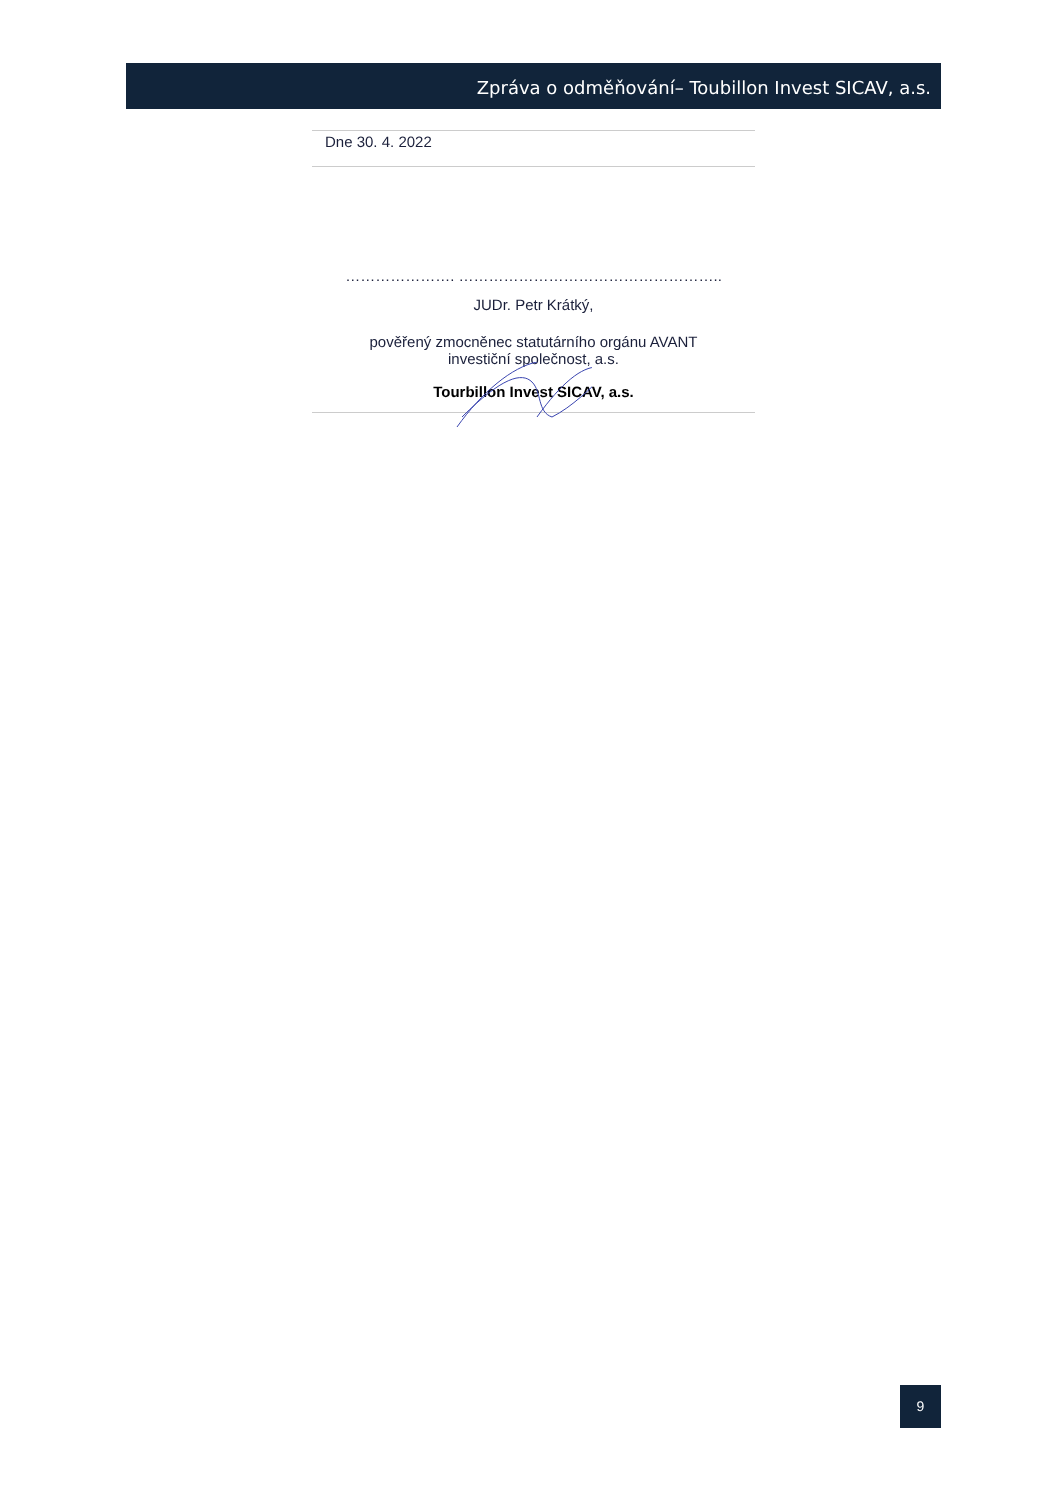Zpráva o odměňování– Toubillon Invest SICAV, a.s.
Dne 30. 4. 2022
…………………. ……………………………………………..
JUDr. Petr Krátký,
pověřený zmocněnec statutárního orgánu AVANT
investiční společnost, a.s.
Tourbillon Invest SICAV, a.s.
9